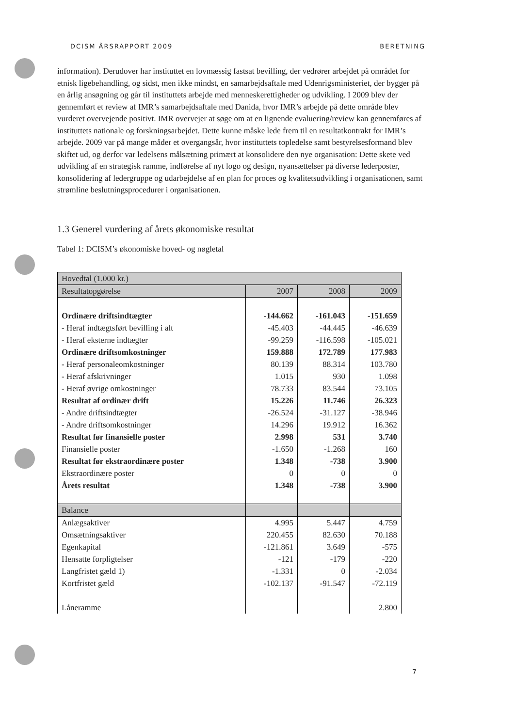DCISM ÅRSRAPPORT 2009 BERETNING
information). Derudover har instituttet en lovmæssig fastsat bevilling, der vedrører arbejdet på området for etnisk ligebehandling, og sidst, men ikke mindst, en samarbejdsaftale med Udenrigsministeriet, der bygger på en årlig ansøgning og går til instituttets arbejde med menneskerettigheder og udvikling. I 2009 blev der gennemført et review af IMR’s samarbejdsaftale med Danida, hvor IMR’s arbejde på dette område blev vurderet overvejende positivt. IMR overvejer at søge om at en lignende evaluering/review kan gennemføres af instituttets nationale og forskningsarbejdet. Dette kunne måske lede frem til en resultatkontrakt for IMR’s arbejde. 2009 var på mange måder et overgangsår, hvor instituttets topledelse samt bestyrelsesformand blev skiftet ud, og derfor var ledelsens målsætning primært at konsolidere den nye organisation: Dette skete ved udvikling af en strategisk ramme, indførelse af nyt logo og design, nyansættelser på diverse lederposter, konsolidering af ledergruppe og udarbejdelse af en plan for proces og kvalitetsudvikling i organisationen, samt strømline beslutningsprocedurer i organisationen.
1.3 Generel vurdering af årets økonomiske resultat
Tabel 1: DCISM’s økonomiske hoved- og nøgletal
| Hovedtal (1.000 kr.) | | | |
| --- | --- | --- | --- |
| Resultatopgørelse | 2007 | 2008 | 2009 |
| Ordinære driftsindtægter | -144.662 | -161.043 | -151.659 |
| - Heraf indtægtsført bevilling i alt | -45.403 | -44.445 | -46.639 |
| - Heraf eksterne indtægter | -99.259 | -116.598 | -105.021 |
| Ordinære driftsomkostninger | 159.888 | 172.789 | 177.983 |
| - Heraf personaleomkostninger | 80.139 | 88.314 | 103.780 |
| - Heraf afskrivninger | 1.015 | 930 | 1.098 |
| - Heraf øvrige omkostninger | 78.733 | 83.544 | 73.105 |
| Resultat af ordinær drift | 15.226 | 11.746 | 26.323 |
| - Andre driftsindtægter | -26.524 | -31.127 | -38.946 |
| - Andre driftsomkostninger | 14.296 | 19.912 | 16.362 |
| Resultat før finansielle poster | 2.998 | 531 | 3.740 |
| Finansielle poster | -1.650 | -1.268 | 160 |
| Resultat før ekstraordinære poster | 1.348 | -738 | 3.900 |
| Ekstraordinære poster | 0 | 0 | 0 |
| Årets resultat | 1.348 | -738 | 3.900 |
| Balance | | | |
| Anlægsaktiver | 4.995 | 5.447 | 4.759 |
| Omsætningsaktiver | 220.455 | 82.630 | 70.188 |
| Egenkapital | -121.861 | 3.649 | -575 |
| Hensatte forpligtelser | -121 | -179 | -220 |
| Langfristet gæld 1) | -1.331 | 0 | -2.034 |
| Kortfristet gæld | -102.137 | -91.547 | -72.119 |
| Låneramme | | | 2.800 |
7